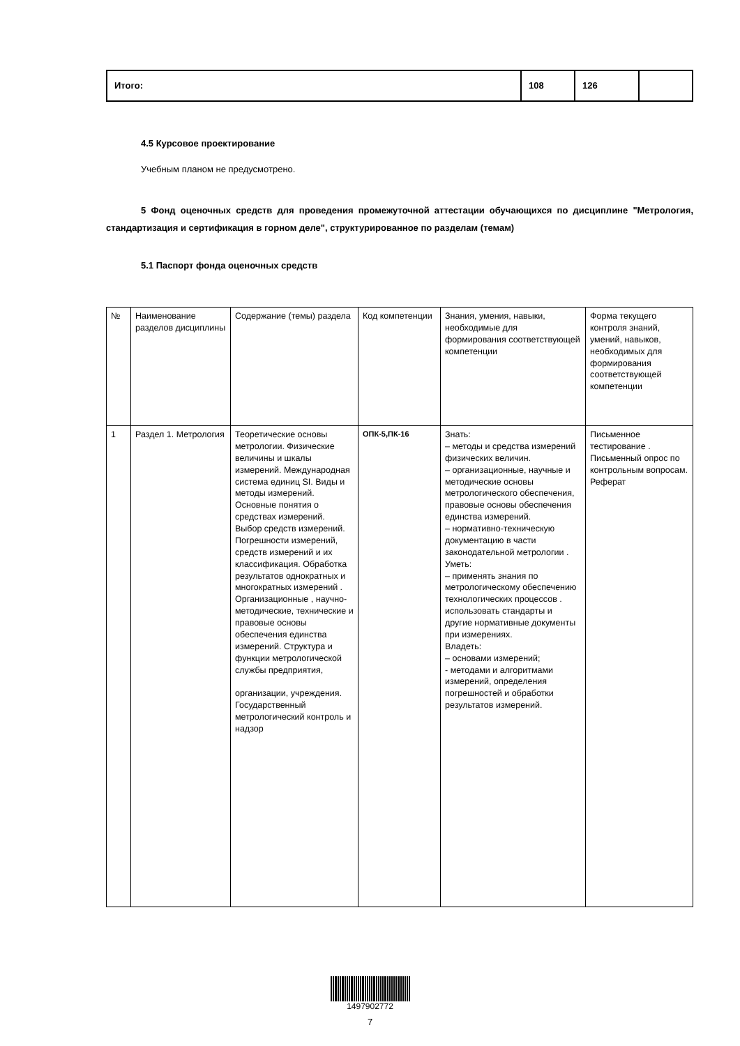| Итого: | 108 | 126 | |
4.5 Курсовое проектирование
Учебным планом не предусмотрено.
5 Фонд оценочных средств для проведения промежуточной аттестации обучающихся по дисциплине "Метрология, стандартизация и сертификация в горном деле", структурированное по разделам (темам)
5.1 Паспорт фонда оценочных средств
| № | Наименование разделов дисциплины | Содержание (темы) раздела | Код компетенции | Знания, умения, навыки, необходимые для формирования соответствующей компетенции | Форма текущего контроля знаний, умений, навыков, необходимых для формирования соответствующей компетенции |
| 1 | Раздел 1. Метрология | Теоретические основы метрологии. Физические величины и шкалы измерений. Международная система единиц SI. Виды и методы измерений. Основные понятия о средствах измерений. Выбор средств измерений. Погрешности измерений, средств измерений и их классификация. Обработка результатов однократных и многократных измерений . Организационные , научно-методические, технические и правовые основы обеспечения единства измерений. Структура и функции метрологической службы предприятия, организации, учреждения. Государственный метрологический контроль и надзор | ОПК-5,ПК-16 | Знать: – методы и средства измерений физических величин. – организационные, научные и методические основы метрологического обеспечения, правовые основы обеспечения единства измерений. – нормативно-техническую документацию в части законодательной метрологии . Уметь: – применять знания по метрологическому обеспечению технологических процессов . использовать стандарты и другие нормативные документы при измерениях. Владеть: – основами измерений; - методами и алгоритмами измерений, определения погрешностей и обработки результатов измерений. | Письменное тестирование . Письменный опрос по контрольным вопросам. Реферат |
1497902772
7